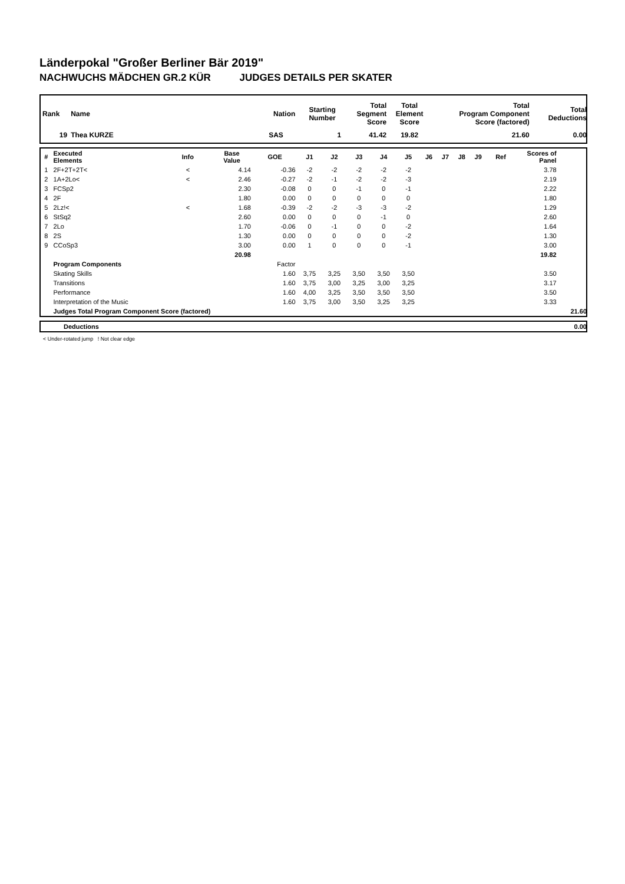Länderpokal "Großer Berliner Bär 2019"
NACHWUCHS MÄDCHEN GR.2 KÜR JUDGES DETAILS PER SKATER
| Rank | Name | Nation | Starting Number | Total Segment Score | Total Element Score | Total Program Component Score (factored) | Total Deductions |
| --- | --- | --- | --- | --- | --- | --- | --- |
| 19 | Thea KURZE | SAS | 1 | 41.42 | 19.82 | 21.60 | 0.00 |
| # | Executed Elements | Info | Base Value | GOE | J1 | J2 | J3 | J4 | J5 | J6 | J7 | J8 | J9 | Ref | Scores of Panel | |
| --- | --- | --- | --- | --- | --- | --- | --- | --- | --- | --- | --- | --- | --- | --- | --- | --- |
| 1 | 2F+2T+2T< | < | 4.14 | -0.36 | -2 | -2 | -2 | -2 | -2 | | | | | | 3.78 | |
| 2 | 1A+2Lo< | < | 2.46 | -0.27 | -2 | -1 | -2 | -2 | -3 | | | | | | 2.19 | |
| 3 | FCSp2 | | 2.30 | -0.08 | 0 | 0 | -1 | 0 | -1 | | | | | | 2.22 | |
| 4 | 2F | | 1.80 | 0.00 | 0 | 0 | 0 | 0 | 0 | | | | | | 1.80 | |
| 5 | 2Lz!< | < | 1.68 | -0.39 | -2 | -2 | -3 | -3 | -2 | | | | | | 1.29 | |
| 6 | StSq2 | | 2.60 | 0.00 | 0 | 0 | 0 | -1 | 0 | | | | | | 2.60 | |
| 7 | 2Lo | | 1.70 | -0.06 | 0 | -1 | 0 | 0 | -2 | | | | | | 1.64 | |
| 8 | 2S | | 1.30 | 0.00 | 0 | 0 | 0 | 0 | -2 | | | | | | 1.30 | |
| 9 | CCoSp3 | | 3.00 | 0.00 | 1 | 0 | 0 | 0 | -1 | | | | | | 3.00 | |
| | | | 20.98 | | | | | | | | | | | | 19.82 | |
| | Program Components | | | Factor | | | | | | | | | | | | |
| | Skating Skills | | | 1.60 | 3,75 | 3,25 | 3,50 | 3,50 | 3,50 | | | | | | 3.50 | |
| | Transitions | | | 1.60 | 3,75 | 3,00 | 3,25 | 3,00 | 3,25 | | | | | | 3.17 | |
| | Performance | | | 1.60 | 4,00 | 3,25 | 3,50 | 3,50 | 3,50 | | | | | | 3.50 | |
| | Interpretation of the Music | | | 1.60 | 3,75 | 3,00 | 3,50 | 3,25 | 3,25 | | | | | | 3.33 | |
| | Judges Total Program Component Score (factored) | | | | | | | | | | | | | | | 21.60 |
| | Deductions | 0.00 |
< Under-rotated jump ! Not clear edge